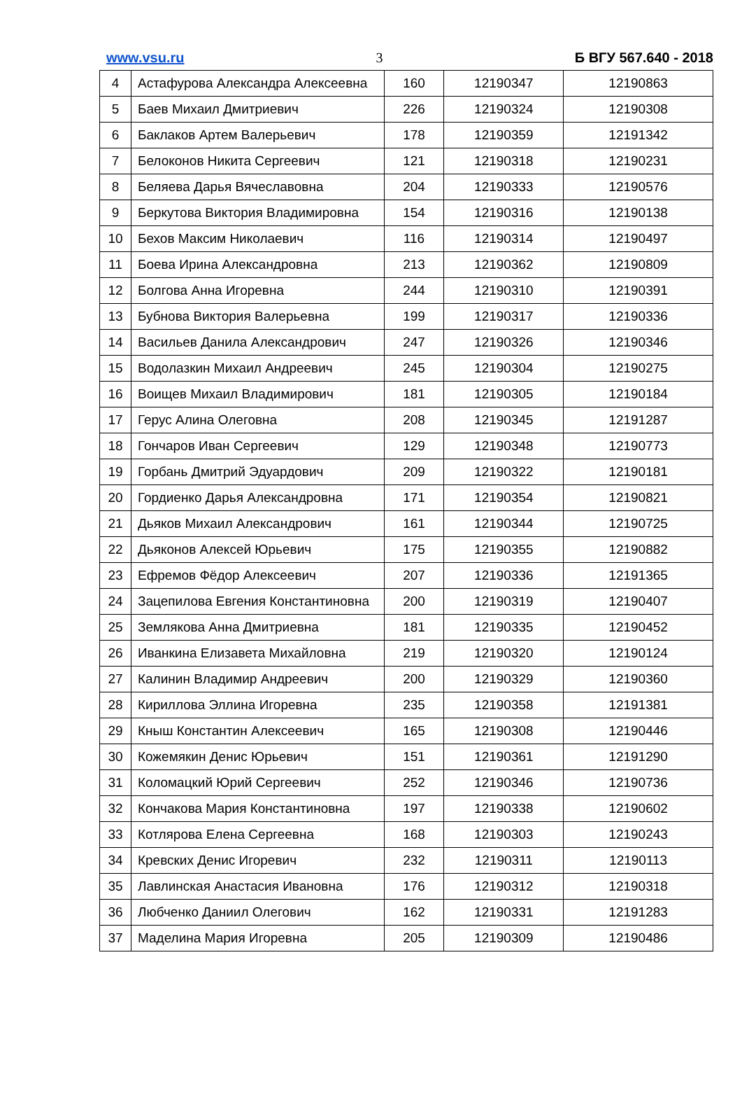www.vsu.ru 3 Б ВГУ 567.640 - 2018
| 4 | Астафурова Александра Алексеевна | 160 | 12190347 | 12190863 |
| 5 | Баев Михаил Дмитриевич | 226 | 12190324 | 12190308 |
| 6 | Баклаков Артем Валерьевич | 178 | 12190359 | 12191342 |
| 7 | Белоконов Никита Сергеевич | 121 | 12190318 | 12190231 |
| 8 | Беляева Дарья Вячеславовна | 204 | 12190333 | 12190576 |
| 9 | Беркутова Виктория Владимировна | 154 | 12190316 | 12190138 |
| 10 | Бехов Максим Николаевич | 116 | 12190314 | 12190497 |
| 11 | Боева Ирина Александровна | 213 | 12190362 | 12190809 |
| 12 | Болгова Анна Игоревна | 244 | 12190310 | 12190391 |
| 13 | Бубнова Виктория Валерьевна | 199 | 12190317 | 12190336 |
| 14 | Васильев Данила Александрович | 247 | 12190326 | 12190346 |
| 15 | Водолазкин Михаил Андреевич | 245 | 12190304 | 12190275 |
| 16 | Воищев Михаил Владимирович | 181 | 12190305 | 12190184 |
| 17 | Герус Алина Олеговна | 208 | 12190345 | 12191287 |
| 18 | Гончаров Иван Сергеевич | 129 | 12190348 | 12190773 |
| 19 | Горбань Дмитрий Эдуардович | 209 | 12190322 | 12190181 |
| 20 | Гордиенко Дарья Александровна | 171 | 12190354 | 12190821 |
| 21 | Дьяков Михаил Александрович | 161 | 12190344 | 12190725 |
| 22 | Дьяконов Алексей Юрьевич | 175 | 12190355 | 12190882 |
| 23 | Ефремов Фёдор Алексеевич | 207 | 12190336 | 12191365 |
| 24 | Зацепилова Евгения Константиновна | 200 | 12190319 | 12190407 |
| 25 | Землякова Анна Дмитриевна | 181 | 12190335 | 12190452 |
| 26 | Иванкина Елизавета Михайловна | 219 | 12190320 | 12190124 |
| 27 | Калинин Владимир Андреевич | 200 | 12190329 | 12190360 |
| 28 | Кириллова Эллина Игоревна | 235 | 12190358 | 12191381 |
| 29 | Кныш Константин Алексеевич | 165 | 12190308 | 12190446 |
| 30 | Кожемякин Денис Юрьевич | 151 | 12190361 | 12191290 |
| 31 | Коломацкий Юрий Сергеевич | 252 | 12190346 | 12190736 |
| 32 | Кончакова Мария Константиновна | 197 | 12190338 | 12190602 |
| 33 | Котлярова Елена Сергеевна | 168 | 12190303 | 12190243 |
| 34 | Кревских Денис Игоревич | 232 | 12190311 | 12190113 |
| 35 | Лавлинская Анастасия Ивановна | 176 | 12190312 | 12190318 |
| 36 | Любченко Даниил Олегович | 162 | 12190331 | 12191283 |
| 37 | Маделина Мария Игоревна | 205 | 12190309 | 12190486 |